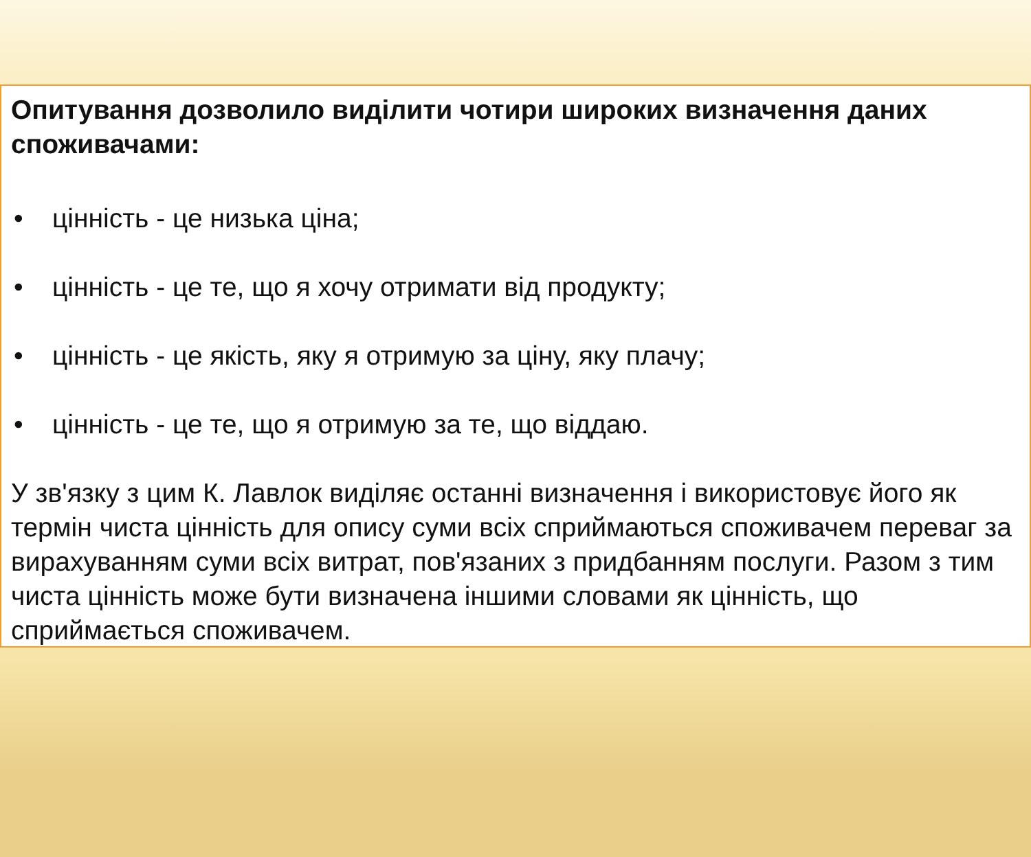Опитування дозволило виділити чотири широких визначення даних споживачами:
• цінність - це низька ціна;
• цінність - це те, що я хочу отримати від продукту;
• цінність - це якість, яку я отримую за ціну, яку плачу;
• цінність - це те, що я отримую за те, що віддаю.
У зв'язку з цим К. Лавлок виділяє останні визначення і використовує його як термін чиста цінність для опису суми всіх сприймаються споживачем переваг за вирахуванням суми всіх витрат, пов'язаних з придбанням послуги. Разом з тим чиста цінність може бути визначена іншими словами як цінність, що сприймається споживачем.